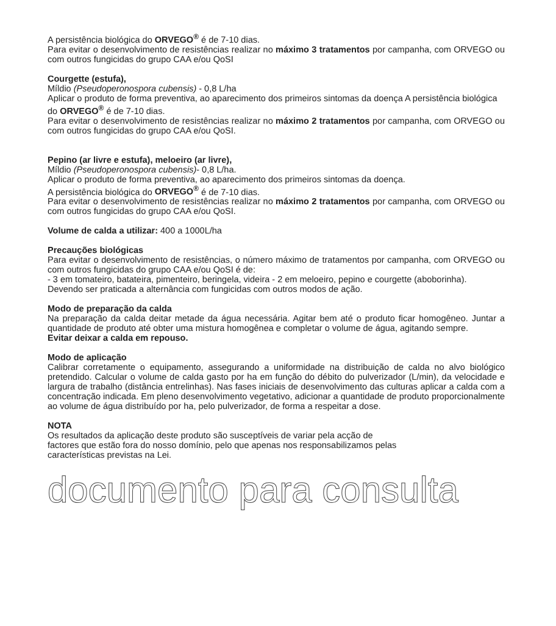A persistência biológica do ORVEGO<sup>®</sup> é de 7-10 dias.
Para evitar o desenvolvimento de resistências realizar no máximo 3 tratamentos por campanha, com ORVEGO ou com outros fungicidas do grupo CAA e/ou QoSI
Courgette (estufa),
Míldio (Pseudoperonospora cubensis) - 0,8 L/ha
Aplicar o produto de forma preventiva, ao aparecimento dos primeiros sintomas da doença A persistência biológica do ORVEGO<sup>®</sup> é de 7-10 dias.
Para evitar o desenvolvimento de resistências realizar no máximo 2 tratamentos por campanha, com ORVEGO ou com outros fungicidas do grupo CAA e/ou QoSI.
Pepino (ar livre e estufa), meloeiro (ar livre),
Míldio (Pseudoperonospora cubensis)- 0,8 L/ha.
Aplicar o produto de forma preventiva, ao aparecimento dos primeiros sintomas da doença.
A persistência biológica do ORVEGO<sup>®</sup> é de 7-10 dias.
Para evitar o desenvolvimento de resistências realizar no máximo 2 tratamentos por campanha, com ORVEGO ou com outros fungicidas do grupo CAA e/ou QoSI.
Volume de calda a utilizar: 400 a 1000L/ha
Precauções biológicas
Para evitar o desenvolvimento de resistências, o número máximo de tratamentos por campanha, com ORVEGO ou com outros fungicidas do grupo CAA e/ou QoSI é de:
- 3 em tomateiro, batateira, pimenteiro, beringela, videira - 2 em meloeiro, pepino e courgette (aboborinha).
Devendo ser praticada a alternância com fungicidas com outros modos de ação.
Modo de preparação da calda
Na preparação da calda deitar metade da água necessária. Agitar bem até o produto ficar homogêneo. Juntar a quantidade de produto até obter uma mistura homogênea e completar o volume de água, agitando sempre.
Evitar deixar a calda em repouso.
Modo de aplicação
Calibrar corretamente o equipamento, assegurando a uniformidade na distribuição de calda no alvo biológico pretendido. Calcular o volume de calda gasto por ha em função do débito do pulverizador (L/min), da velocidade e largura de trabalho (distância entrelinhas). Nas fases iniciais de desenvolvimento das culturas aplicar a calda com a concentração indicada. Em pleno desenvolvimento vegetativo, adicionar a quantidade de produto proporcionalmente ao volume de água distribuído por ha, pelo pulverizador, de forma a respeitar a dose.
NOTA
Os resultados da aplicação deste produto são susceptíveis de variar pela acção de
factores que estão fora do nosso domínio, pelo que apenas nos responsabilizamos pelas
características previstas na Lei.
documento para consulta